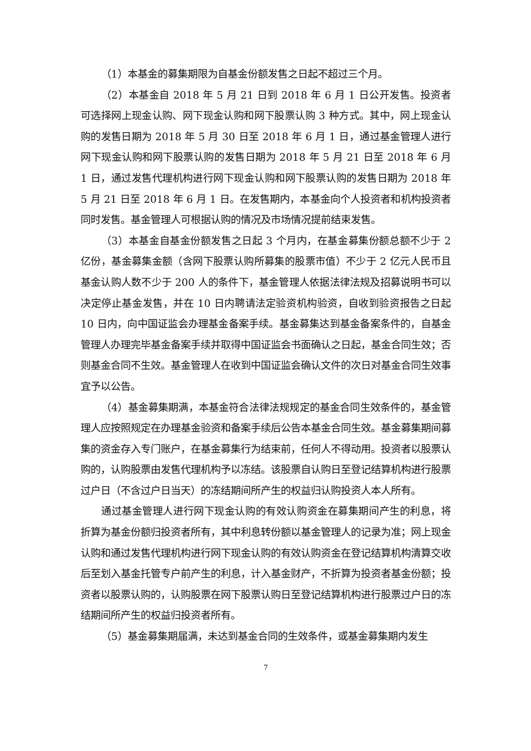（1）本基金的募集期限为自基金份额发售之日起不超过三个月。
（2）本基金自 2018 年 5 月 21 日到 2018 年 6 月 1 日公开发售。投资者可选择网上现金认购、网下现金认购和网下股票认购 3 种方式。其中，网上现金认购的发售日期为 2018 年 5 月 30 日至 2018 年 6 月 1 日，通过基金管理人进行网下现金认购和网下股票认购的发售日期为 2018 年 5 月 21 日至 2018 年 6 月 1 日，通过发售代理机构进行网下现金认购和网下股票认购的发售日期为 2018 年 5 月 21 日至 2018 年 6 月 1 日。在发售期内，本基金向个人投资者和机构投资者同时发售。基金管理人可根据认购的情况及市场情况提前结束发售。
（3）本基金自基金份额发售之日起 3 个月内，在基金募集份额总额不少于 2 亿份，基金募集金额（含网下股票认购所募集的股票市值）不少于 2 亿元人民币且基金认购人数不少于 200 人的条件下，基金管理人依据法律法规及招募说明书可以决定停止基金发售，并在 10 日内聘请法定验资机构验资，自收到验资报告之日起 10 日内，向中国证监会办理基金备案手续。基金募集达到基金备案条件的，自基金管理人办理完毕基金备案手续并取得中国证监会书面确认之日起，基金合同生效；否则基金合同不生效。基金管理人在收到中国证监会确认文件的次日对基金合同生效事宜予以公告。
（4）基金募集期满，本基金符合法律法规规定的基金合同生效条件的，基金管理人应按照规定在办理基金验资和备案手续后公告本基金合同生效。基金募集期间募集的资金存入专门账户，在基金募集行为结束前，任何人不得动用。投资者以股票认购的，认购股票由发售代理机构予以冻结。该股票自认购日至登记结算机构进行股票过户日（不含过户日当天）的冻结期间所产生的权益归认购投资人本人所有。
通过基金管理人进行网下现金认购的有效认购资金在募集期间产生的利息，将折算为基金份额归投资者所有，其中利息转份额以基金管理人的记录为准；网上现金认购和通过发售代理机构进行网下现金认购的有效认购资金在登记结算机构清算交收后至划入基金托管专户前产生的利息，计入基金财产，不折算为投资者基金份额；投资者以股票认购的，认购股票在网下股票认购日至登记结算机构进行股票过户日的冻结期间所产生的权益归投资者所有。
（5）基金募集期届满，未达到基金合同的生效条件，或基金募集期内发生
7